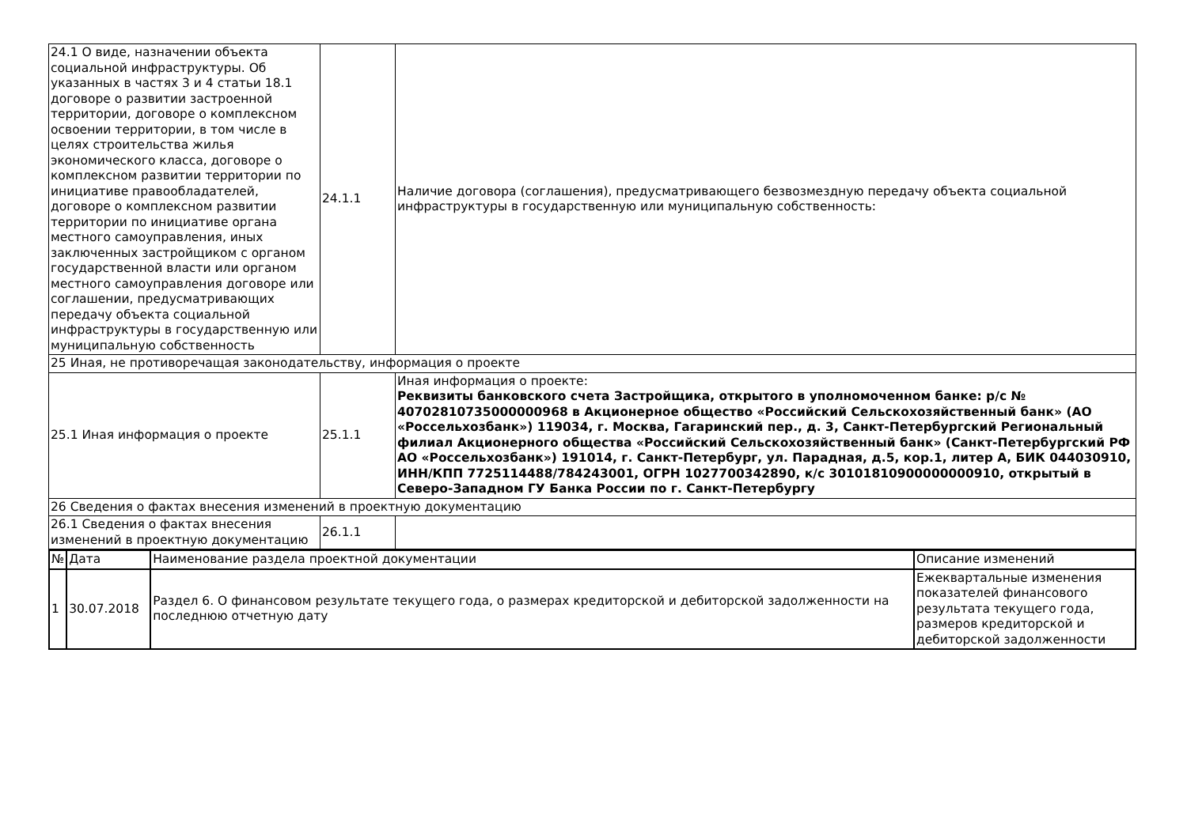| 24.1 О виде, назначении объекта социальной инфраструктуры. Об указанных в частях 3 и 4 статьи 18.1 договоре о развитии застроенной территории, договоре о комплексном освоении территории, в том числе в целях строительства жилья экономического класса, договоре о комплексном развитии территории по инициативе правообладателей, договоре о комплексном развитии территории по инициативе органа местного самоуправления, иных заключенных застройщиком с органом государственной власти или органом местного самоуправления договоре или соглашении, предусматривающих передачу объекта социальной инфраструктуры в государственную или муниципальную собственность | 24.1.1 | Наличие договора (соглашения), предусматривающего безвозмездную передачу объекта социальной инфраструктуры в государственную или муниципальную собственность: |
| 25 Иная, не противоречащая законодательству, информация о проекте | | |
| 25.1 Иная информация о проекте | 25.1.1 | Иная информация о проекте: Реквизиты банковского счета Застройщика, открытого в уполномоченном банке: р/с № 40702810735000000968 в Акционерное общество «Российский Сельскохозяйственный банк» (АО «Россельхозбанк») 119034, г. Москва, Гагаринский пер., д. 3, Санкт-Петербургский Региональный филиал Акционерного общества «Российский Сельскохозяйственный банк» (Санкт-Петербургский РФ АО «Россельхозбанк») 191014, г. Санкт-Петербург, ул. Парадная, д.5, кор.1, литер А, БИК 044030910, ИНН/КПП 7725114488/784243001, ОГРН 1027700342890, к/с 30101810900000000910, открытый в Северо-Западном ГУ Банка России по г. Санкт-Петербургу |
| 26 Сведения о фактах внесения изменений в проектную документацию | | |
| 26.1 Сведения о фактах внесения изменений в проектную документацию | 26.1.1 | |
| № | Дата | Наименование раздела проектной документации | Описание изменений |
| 1 | 30.07.2018 | Раздел 6. О финансовом результате текущего года, о размерах кредиторской и дебиторской задолженности на последнюю отчетную дату | Ежеквартальные изменения показателей финансового результата текущего года, размеров кредиторской и дебиторской задолженности |